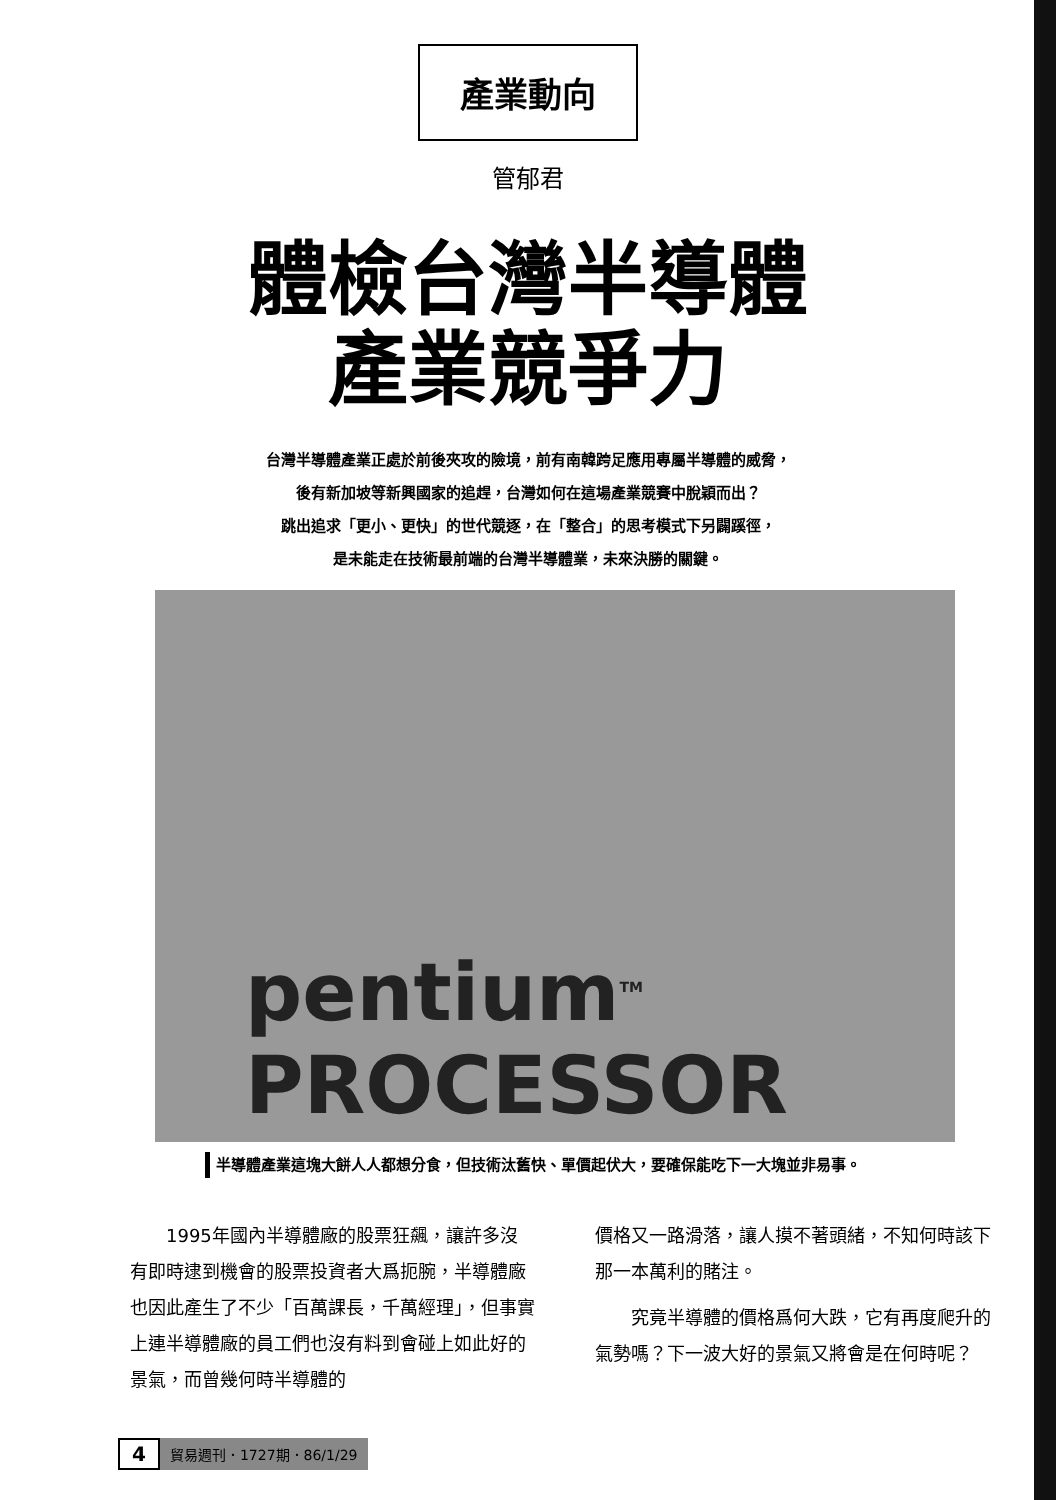產業動向
管郁君
體檢台灣半導體
產業競爭力
台灣半導體產業正處於前後夾攻的險境，前有南韓跨足應用專屬半導體的威脅，
後有新加坡等新興國家的追趕，台灣如何在這場產業競賽中脫穎而出？
跳出追求「更小、更快」的世代競逐，在「整合」的思考模式下另闢蹊徑，
是未能走在技術最前端的台灣半導體業，未來決勝的關鍵。
pentium<sup>TM</sup> PROCESSOR
半導體產業這塊大餅人人都想分食，但技術汰舊快、單價起伏大，要確保能吃下一大塊並非易事。
1995年國內半導體廠的股票狂飆，讓許多沒有即時逮到機會的股票投資者大爲扼腕，半導體廠也因此產生了不少「百萬課長，千萬經理」，但事實上連半導體廠的員工們也沒有料到會碰上如此好的景氣，而曾幾何時半導體的
價格又一路滑落，讓人摸不著頭緒，不知何時該下那一本萬利的賭注。
究竟半導體的價格爲何大跌，它有再度爬升的氣勢嗎？下一波大好的景氣又將會是在何時呢？
4 貿易週刊．1727期．86/1/29